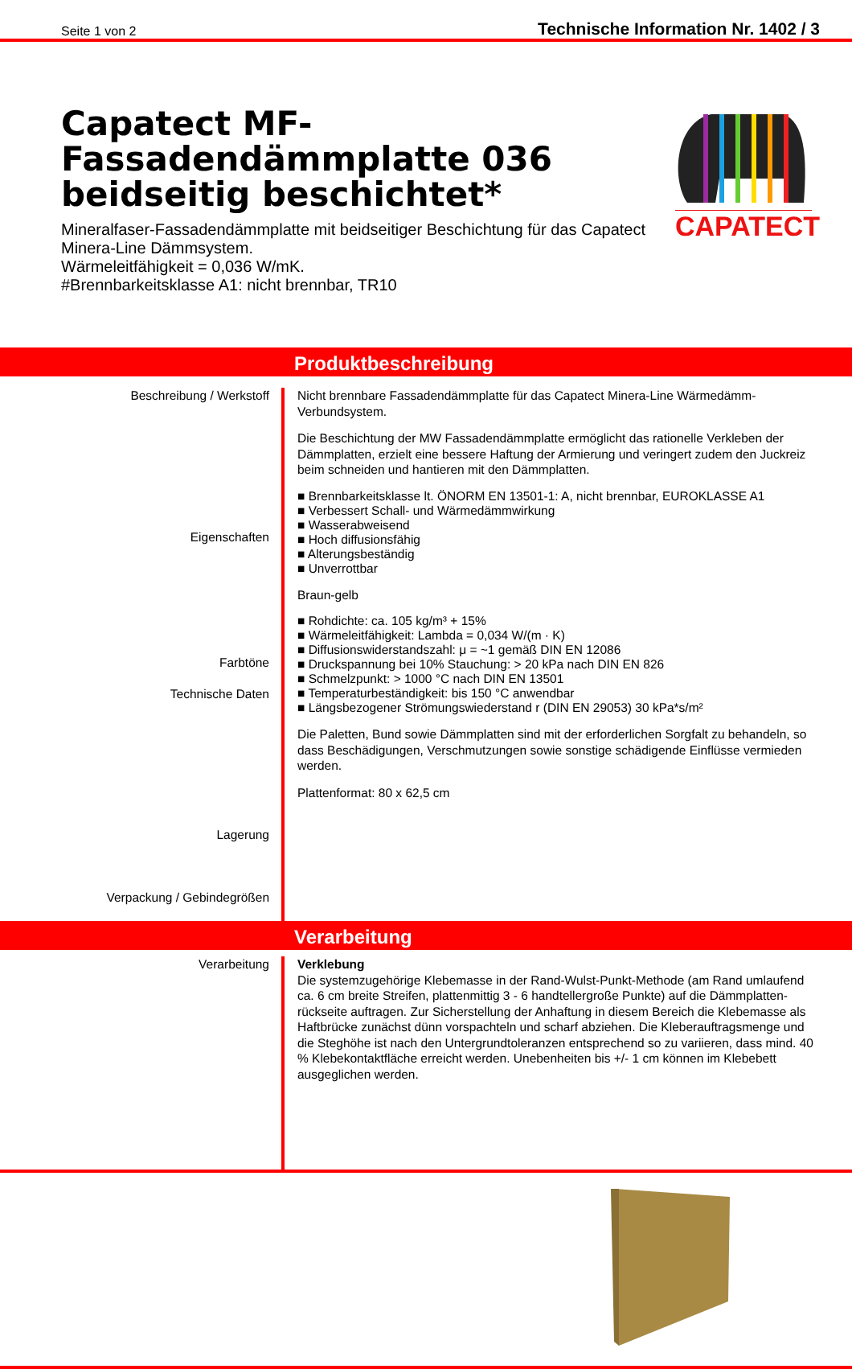Seite 1 von 2 Technische Information Nr. 1402 / 3
Capatect MF-Fassadendämmplatte 036 beidseitig beschichtet*
Mineralfaser-Fassadendämmplatte mit beidseitiger Beschichtung für das Capatect Minera-Line Dämmsystem.
Wärmeleitfähigkeit = 0,036 W/mK.
#Brennbarkeitsklasse A1: nicht brennbar, TR10
CAPATECT
Produktbeschreibung
Beschreibung / Werkstoff
Eigenschaften
Farbtöne
Technische Daten
Lagerung
Verpackung / Gebindegrößen
Nicht brennbare Fassadendämmplatte für das Capatect Minera-Line Wärmedämm-Verbundsystem.
Die Beschichtung der MW Fassadendämmplatte ermöglicht das rationelle Verkleben der Dämmplatten, erzielt eine bessere Haftung der Armierung und veringert zudem den Juckreiz beim schneiden und hantieren mit den Dämmplatten.
■ Brennbarkeitsklasse lt. ÖNORM EN 13501-1: A, nicht brennbar, EUROKLASSE A1
■ Verbessert Schall- und Wärmedämmwirkung
■ Wasserabweisend
■ Hoch diffusionsfähig
■ Alterungsbeständig
■ Unverrottbar
Braun-gelb
■ Rohdichte: ca. 105 kg/m³ + 15%
■ Wärmeleitfähigkeit: Lambda = 0,034 W/(m · K)
■ Diffusionswiderstandszahl: μ = ~1 gemäß DIN EN 12086
■ Druckspannung bei 10% Stauchung: > 20 kPa nach DIN EN 826
■ Schmelzpunkt: > 1000 °C nach DIN EN 13501
■ Temperaturbeständigkeit: bis 150 °C anwendbar
■ Längsbezogener Strömungswiederstand r (DIN EN 29053) 30 kPa*s/m²
Die Paletten, Bund sowie Dämmplatten sind mit der erforderlichen Sorgfalt zu behandeln, so dass Beschädigungen, Verschmutzungen sowie sonstige schädigende Einflüsse vermieden werden.
Plattenformat: 80 x 62,5 cm
Verarbeitung
Verarbeitung Verklebung
Die systemzugehörige Klebemasse in der Rand-Wulst-Punkt-Methode (am Rand umlaufend ca. 6 cm breite Streifen, plattenmittig 3 - 6 handtellergroße Punkte) auf die Dämmplatten-rückseite auftragen. Zur Sicherstellung der Anhaftung in diesem Bereich die Klebemasse als Haftbrücke zunächst dünn vorspachteln und scharf abziehen. Die Kleberauftragsmenge und die Steghöhe ist nach den Untergrundtoleranzen entsprechend so zu variieren, dass mind. 40 % Klebekontaktfläche erreicht werden. Unebenheiten bis +/- 1 cm können im Klebebett ausgeglichen werden.